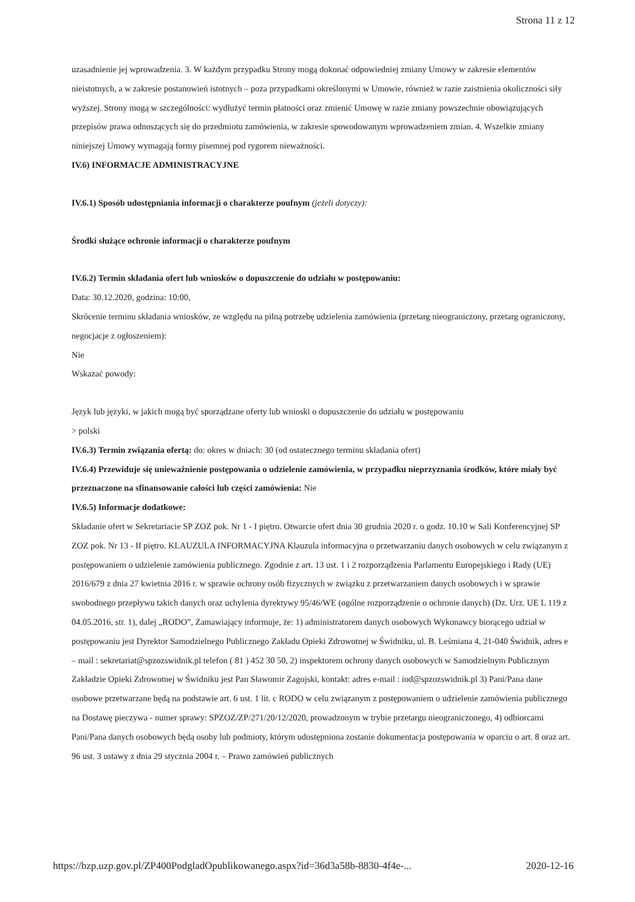Strona 11 z 12
uzasadnienie jej wprowadzenia. 3. W każdym przypadku Strony mogą dokonać odpowiedniej zmiany Umowy w zakresie elementów nieistotnych, a w zakresie postanowień istotnych – poza przypadkami określonymi w Umowie, również w razie zaistnienia okoliczności siły wyższej. Strony mogą w szczególności: wydłużyć termin płatności oraz zmienić Umowę w razie zmiany powszechnie obowiązujących przepisów prawa odnoszących się do przedmiotu zamówienia, w zakresie spowodowanym wprowadzeniem zmian. 4. Wszelkie zmiany niniejszej Umowy wymagają formy pisemnej pod rygorem nieważności.
IV.6) INFORMACJE ADMINISTRACYJNE
IV.6.1) Sposób udostępniania informacji o charakterze poufnym (jeżeli dotyczy):
Środki służące ochronie informacji o charakterze poufnym
IV.6.2) Termin składania ofert lub wniosków o dopuszczenie do udziału w postępowaniu:
Data: 30.12.2020, godzina: 10:00,
Skrócenie terminu składania wniosków, ze względu na pilną potrzebę udzielenia zamówienia (przetarg nieograniczony, przetarg ograniczony, negocjacje z ogłoszeniem):
Nie
Wskazać powody:
Język lub języki, w jakich mogą być sporządzane oferty lub wnioski o dopuszczenie do udziału w postępowaniu
> polski
IV.6.3) Termin związania ofertą: do: okres w dniach: 30 (od ostatecznego terminu składania ofert)
IV.6.4) Przewiduje się unieważnienie postępowania o udzielenie zamówienia, w przypadku nieprzyznania środków, które miały być przeznaczone na sfinansowanie całości lub części zamówienia: Nie
IV.6.5) Informacje dodatkowe:
Składanie ofert w Sekretariacie SP ZOZ pok. Nr 1 - I piętro. Otwarcie ofert dnia 30 grudnia 2020 r. o godz. 10.10 w Sali Konferencyjnej SP ZOZ pok. Nr 13 - II piętro. KLAUZULA INFORMACYJNA Klauzula informacyjna o przetwarzaniu danych osobowych w celu związanym z postępowaniem o udzielenie zamówienia publicznego. Zgodnie z art. 13 ust. 1 i 2 rozporządzenia Parlamentu Europejskiego i Rady (UE) 2016/679 z dnia 27 kwietnia 2016 r. w sprawie ochrony osób fizycznych w związku z przetwarzaniem danych osobowych i w sprawie swobodnego przepływu takich danych oraz uchylenia dyrektywy 95/46/WE (ogólne rozporządzenie o ochronie danych) (Dz. Urz. UE L 119 z 04.05.2016, str. 1), dalej „RODO”, Zamawiający informuje, że: 1) administratorem danych osobowych Wykonawcy biorącego udział w postępowaniu jest Dyrektor Samodzielnego Publicznego Zakładu Opieki Zdrowotnej w Świdniku, ul. B. Leśmiana 4, 21-040 Świdnik, adres e – mail : sekretariat@spzozswidnik.pl telefon ( 81 ) 452 30 50, 2) inspektorem ochrony danych osobowych w Samodzielnym Publicznym Zakładzie Opieki Zdrowotnej w Świdniku jest Pan Sławomir Zagojski, kontakt: adres e-mail : iod@spzozswidnik.pl 3) Pani/Pana dane osobowe przetwarzane będą na podstawie art. 6 ust. 1 lit. c RODO w celu związanym z postępowaniem o udzielenie zamówienia publicznego na Dostawę pieczywa - numer sprawy: SPZOZ/ZP/271/20/12/2020, prowadzonym w trybie przetargu nieograniczonego, 4) odbiorcami Pani/Pana danych osobowych będą osoby lub podmioty, którym udostępniona zostanie dokumentacja postępowania w oparciu o art. 8 oraz art. 96 ust. 3 ustawy z dnia 29 stycznia 2004 r. – Prawo zamówień publicznych
https://bzp.uzp.gov.pl/ZP400PodgladOpublikowanego.aspx?id=36d3a58b-8830-4f4e-... 2020-12-16